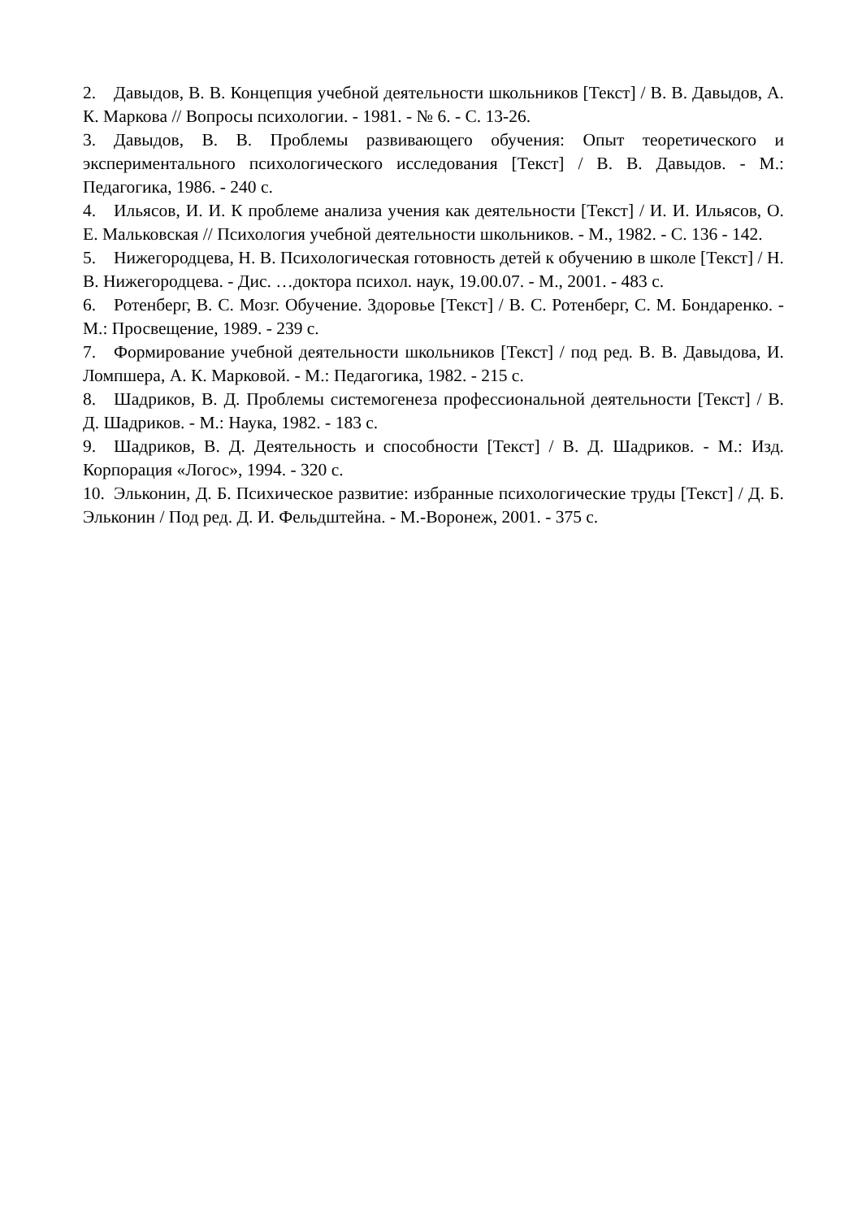2. Давыдов, В. В. Концепция учебной деятельности школьников [Текст] / В. В. Давыдов, А. К. Маркова // Вопросы психологии. - 1981. - № 6. - С. 13-26.
3. Давыдов, В. В. Проблемы развивающего обучения: Опыт теоретического и экспериментального психологического исследования [Текст] / В. В. Давыдов. - М.: Педагогика, 1986. - 240 с.
4. Ильясов, И. И. К проблеме анализа учения как деятельности [Текст] / И. И. Ильясов, О. Е. Мальковская // Психология учебной деятельности школьников. - М., 1982. - С. 136 - 142.
5. Нижегородцева, Н. В. Психологическая готовность детей к обучению в школе [Текст] / Н. В. Нижегородцева. - Дис. …доктора психол. наук, 19.00.07. - М., 2001. - 483 с.
6. Ротенберг, В. С. Мозг. Обучение. Здоровье [Текст] / В. С. Ротенберг, С. М. Бондаренко. - М.: Просвещение, 1989. - 239 с.
7. Формирование учебной деятельности школьников [Текст] / под ред. В. В. Давыдова, И. Ломпшера, А. К. Марковой. - М.: Педагогика, 1982. - 215 с.
8. Шадриков, В. Д. Проблемы системогенеза профессиональной деятельности [Текст] / В. Д. Шадриков. - М.: Наука, 1982. - 183 с.
9. Шадриков, В. Д. Деятельность и способности [Текст] / В. Д. Шадриков. - М.: Изд. Корпорация «Логос», 1994. - 320 с.
10. Эльконин, Д. Б. Психическое развитие: избранные психологические труды [Текст] / Д. Б. Эльконин / Под ред. Д. И. Фельдштейна. - М.-Воронеж, 2001. - 375 с.